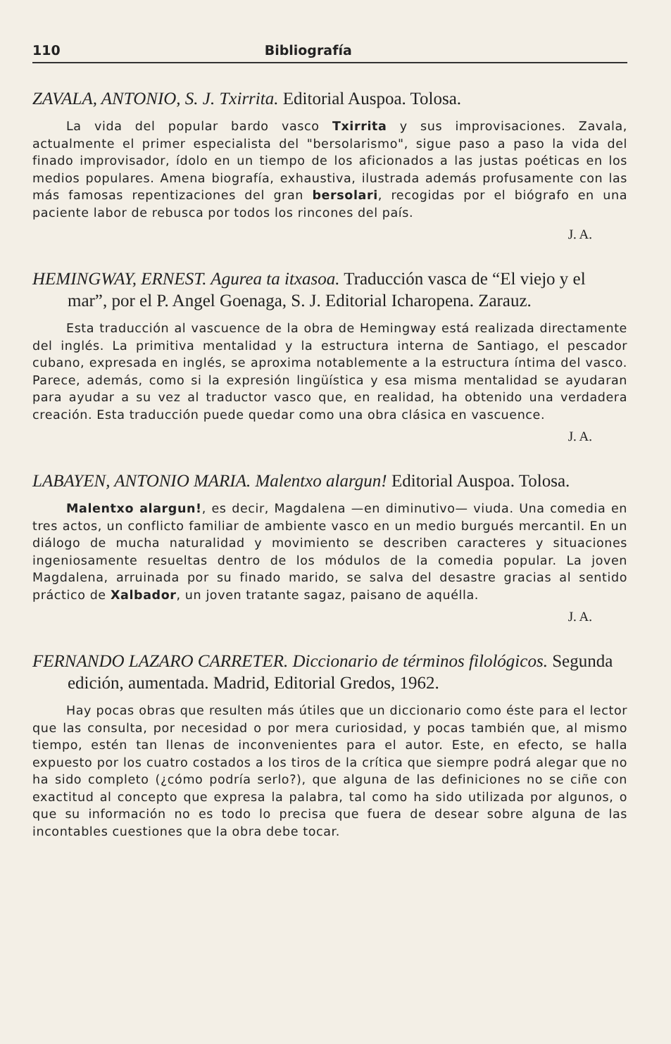110 Bibliografía
ZAVALA, ANTONIO, S. J. Txirrita. Editorial Auspoa. Tolosa.
La vida del popular bardo vasco Txirrita y sus improvisaciones. Zavala, actualmente el primer especialista del "bersolarismo", sigue paso a paso la vida del finado improvisador, ídolo en un tiempo de los aficionados a las justas poéticas en los medios populares. Amena biografía, exhaustiva, ilustrada además profusamente con las más famosas repentizaciones del gran bersolari, recogidas por el biógrafo en una paciente labor de rebusca por todos los rincones del país.
J. A.
HEMINGWAY, ERNEST. Agurea ta itxasoa. Traducción vasca de “El viejo y el mar”, por el P. Angel Goenaga, S. J. Editorial Icharopena. Zarauz.
Esta traducción al vascuence de la obra de Hemingway está realizada directamente del inglés. La primitiva mentalidad y la estructura interna de Santiago, el pescador cubano, expresada en inglés, se aproxima notablemente a la estructura íntima del vasco. Parece, además, como si la expresión lingüística y esa misma mentalidad se ayudaran para ayudar a su vez al traductor vasco que, en realidad, ha obtenido una verdadera creación. Esta traducción puede quedar como una obra clásica en vascuence.
J. A.
LABAYEN, ANTONIO MARIA. Malentxo alargun! Editorial Auspoa. Tolosa.
Malentxo alargun!, es decir, Magdalena —en diminutivo— viuda. Una comedia en tres actos, un conflicto familiar de ambiente vasco en un medio burgués mercantil. En un diálogo de mucha naturalidad y movimiento se describen caracteres y situaciones ingeniosamente resueltas dentro de los módulos de la comedia popular. La joven Magdalena, arruinada por su finado marido, se salva del desastre gracias al sentido práctico de Xalbador, un joven tratante sagaz, paisano de aquélla.
J. A.
FERNANDO LAZARO CARRETER. Diccionario de términos filológicos. Segunda edición, aumentada. Madrid, Editorial Gredos, 1962.
Hay pocas obras que resulten más útiles que un diccionario como éste para el lector que las consulta, por necesidad o por mera curiosidad, y pocas también que, al mismo tiempo, estén tan llenas de inconvenientes para el autor. Este, en efecto, se halla expuesto por los cuatro costados a los tiros de la crítica que siempre podrá alegar que no ha sido completo (¿cómo podría serlo?), que alguna de las definiciones no se ciñe con exactitud al concepto que expresa la palabra, tal como ha sido utilizada por algunos, o que su información no es todo lo precisa que fuera de desear sobre alguna de las incontables cuestiones que la obra debe tocar.